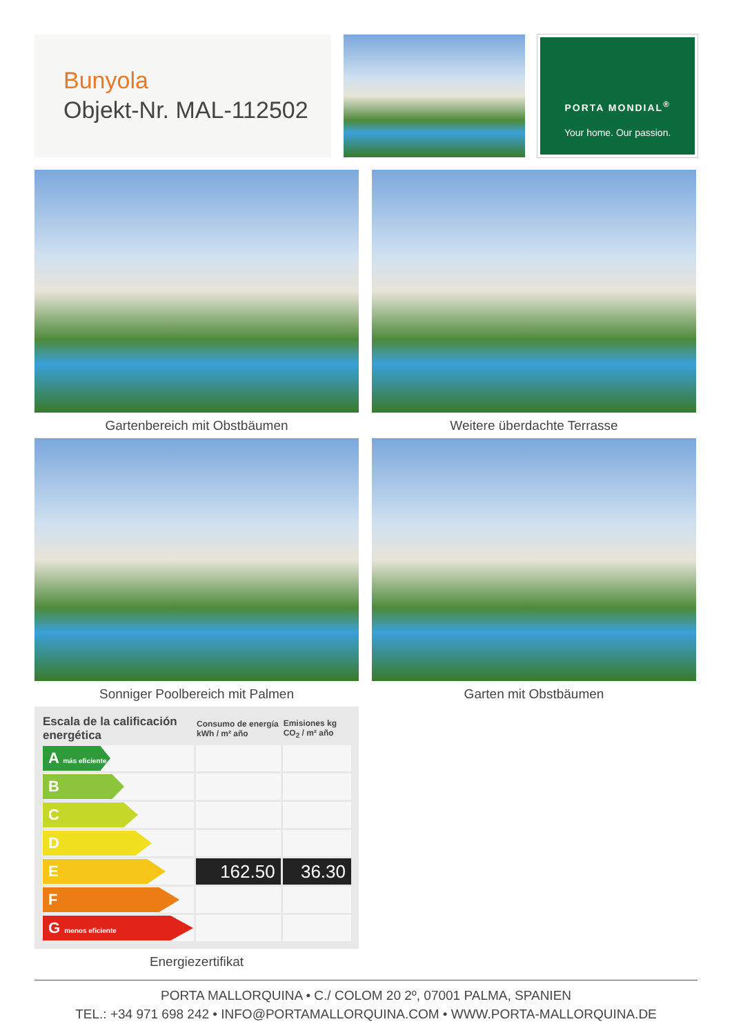Bunyola
Objekt-Nr. MAL-112502
PORTA MONDIAL<sup>®</sup>
Your home. Our passion.
Gartenbereich mit Obstbäumen
Weitere überdachte Terrasse
Sonniger Poolbereich mit Palmen
Garten mit Obstbäumen
| Escala de la calificación energética | Consumo de energía kWh / m² año | Emisiones kg CO<sub>2</sub> / m² año |
| --- | --- | --- |
| A más eficiente | | |
| B | | |
| C | | |
| D | | |
| E | 162.50 | 36.30 |
| F | | |
| G menos eficiente | | |
Energiezertifikat
PORTA MALLORQUINA • C./ COLOM 20 2º, 07001 PALMA, SPANIEN
TEL.: +34 971 698 242 • INFO@PORTAMALLORQUINA.COM • WWW.PORTA-MALLORQUINA.DE